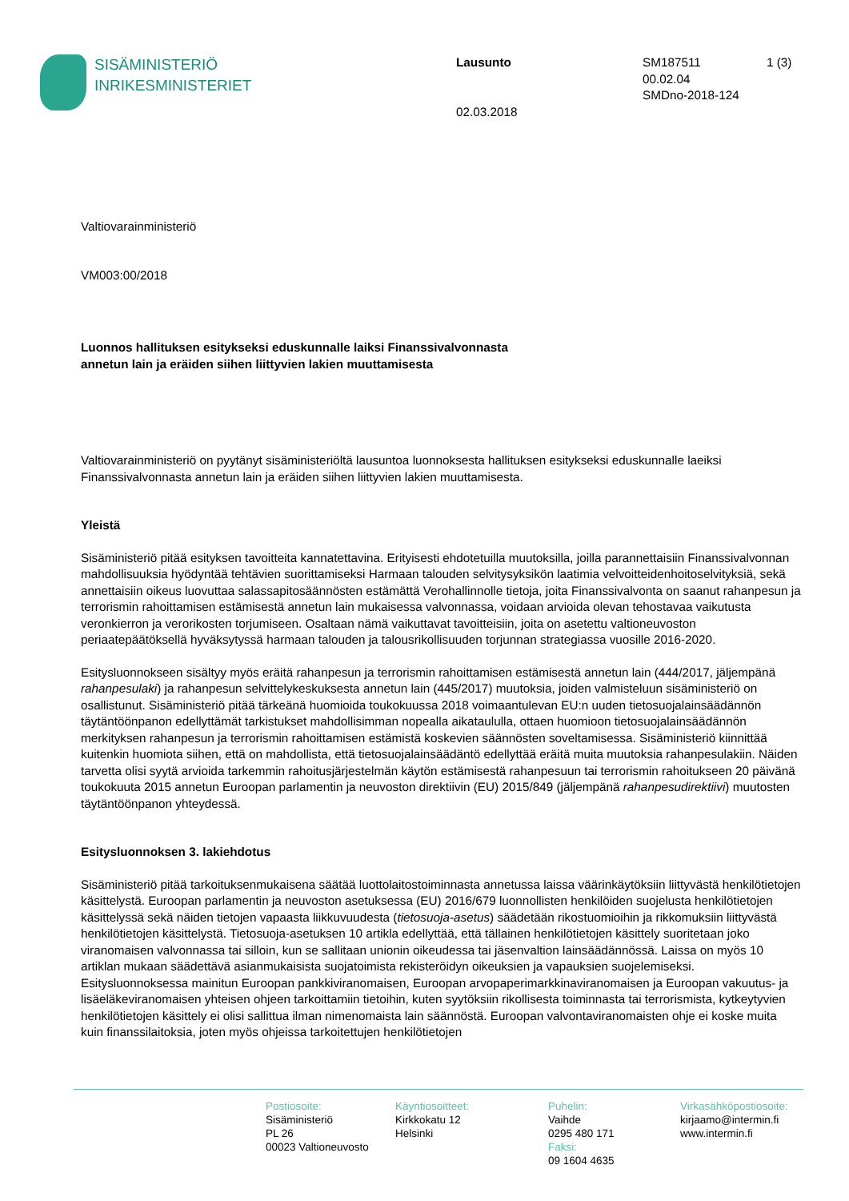SISÄMINISTERIÖ
INRIKESMINISTERIET
Lausunto
02.03.2018
SM187511
00.02.04
SMDno-2018-124
1 (3)
Valtiovarainministeriö
VM003:00/2018
Luonnos hallituksen esitykseksi eduskunnalle laiksi Finanssivalvonnasta
annetun lain ja eräiden siihen liittyvien lakien muuttamisesta
Valtiovarainministeriö on pyytänyt sisäministeriöltä lausuntoa luonnoksesta hallituksen esitykseksi eduskunnalle laeiksi Finanssivalvonnasta annetun lain ja eräiden siihen liittyvien lakien muuttamisesta.
Yleistä
Sisäministeriö pitää esityksen tavoitteita kannatettavina. Erityisesti ehdotetuilla muutoksilla, joilla parannettaisiin Finanssivalvonnan mahdollisuuksia hyödyntää tehtävien suorittamiseksi Harmaan talouden selvitysyksikön laatimia velvoitteidenhoitoselvityksiä, sekä annettaisiin oikeus luovuttaa salassapitosäännösten estämättä Verohallinnolle tietoja, joita Finanssivalvonta on saanut rahanpesun ja terrorismin rahoittamisen estämisestä annetun lain mukaisessa valvonnassa, voidaan arvioida olevan tehostavaa vaikutusta veronkierron ja verorikosten torjumiseen. Osaltaan nämä vaikuttavat tavoitteisiin, joita on asetettu valtioneuvoston periaatepäätöksellä hyväksytyssä harmaan talouden ja talousrikollisuuden torjunnan strategiassa vuosille 2016-2020.
Esitysluonnokseen sisältyy myös eräitä rahanpesun ja terrorismin rahoittamisen estämisestä annetun lain (444/2017, jäljempänä rahanpesulaki) ja rahanpesun selvittelykeskuksesta annetun lain (445/2017) muutoksia, joiden valmisteluun sisäministeriö on osallistunut. Sisäministeriö pitää tärkeänä huomioida toukokuussa 2018 voimaantulevan EU:n uuden tietosuojalainsäädännön täytäntöönpanon edellyttämät tarkistukset mahdollisimman nopealla aikataululla, ottaen huomioon tietosuojalainsäädännön merkityksen rahanpesun ja terrorismin rahoittamisen estämistä koskevien säännösten soveltamisessa. Sisäministeriö kiinnittää kuitenkin huomiota siihen, että on mahdollista, että tietosuojalainsäädäntö edellyttää eräitä muita muutoksia rahanpesulakiin. Näiden tarvetta olisi syytä arvioida tarkemmin rahoitusjärjestelmän käytön estämisestä rahanpesuun tai terrorismin rahoitukseen 20 päivänä toukokuuta 2015 annetun Euroopan parlamentin ja neuvoston direktiivin (EU) 2015/849 (jäljempänä rahanpesudirektiivi) muutosten täytäntöönpanon yhteydessä.
Esitysluonnoksen 3. lakiehdotus
Sisäministeriö pitää tarkoituksenmukaisena säätää luottolaitostoiminnasta annetussa laissa väärinkäytöksiin liittyvästä henkilötietojen käsittelystä. Euroopan parlamentin ja neuvoston asetuksessa (EU) 2016/679 luonnollisten henkilöiden suojelusta henkilötietojen käsittelyssä sekä näiden tietojen vapaasta liikkuvuudesta (tietosuoja-asetus) säädetään rikostuomioihin ja rikkomuksiin liittyvästä henkilötietojen käsittelystä. Tietosuoja-asetuksen 10 artikla edellyttää, että tällainen henkilötietojen käsittely suoritetaan joko viranomaisen valvonnassa tai silloin, kun se sallitaan unionin oikeudessa tai jäsenvaltion lainsäädännössä. Laissa on myös 10 artiklan mukaan säädettävä asianmukaisista suojatoimista rekisteröidyn oikeuksien ja vapauksien suojelemiseksi. Esitysluonnoksessa mainitun Euroopan pankkiviranomaisen, Euroopan arvopaperimarkkinaviranomaisen ja Euroopan vakuutus- ja lisäeläkeviranomaisen yhteisen ohjeen tarkoittamiin tietoihin, kuten syytöksiin rikollisesta toiminnasta tai terrorismista, kytkeytyvien henkilötietojen käsittely ei olisi sallittua ilman nimenomaista lain säännöstä. Euroopan valvontaviranomaisten ohje ei koske muita kuin finanssilaitoksia, joten myös ohjeissa tarkoitettujen henkilötietojen
Postiosoite:
Sisäministeriö
PL 26
00023 Valtioneuvosto
Käyntiosoitteet:
Kirkkokatu 12
Helsinki
Puhelin:
Vaihde
0295 480 171
Faksi:
09 1604 4635
Virkasähköpostiosoite:
kirjaamo@intermin.fi
www.intermin.fi